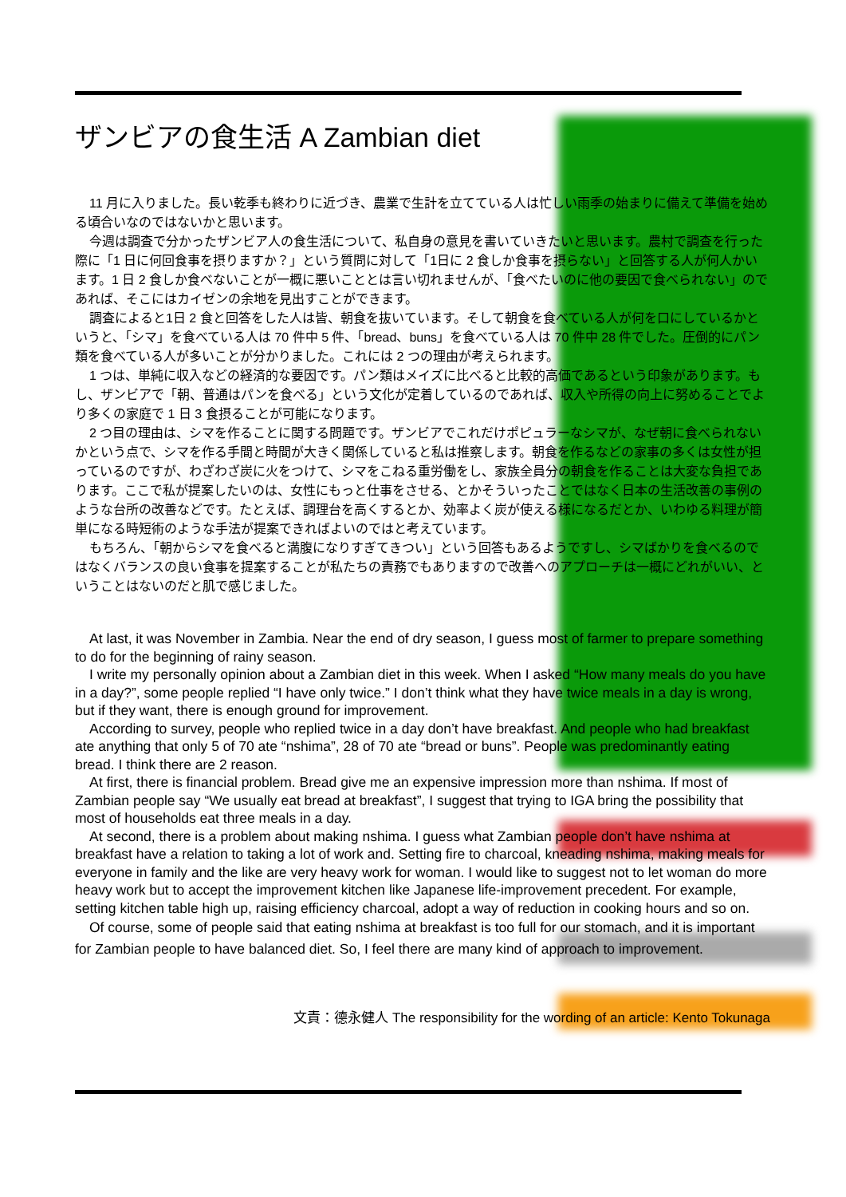ザンビアの食生活 A Zambian diet
11 月に入りました。長い乾季も終わりに近づき、農業で生計を立てている人は忙しい雨季の始まりに備えて準備を始める頃合いなのではないかと思います。
今週は調査で分かったザンビア人の食生活について、私自身の意見を書いていきたいと思います。農村で調査を行った際に「1 日に何回食事を摂りますか？」という質問に対して「1日に 2 食しか食事を摂らない」と回答する人が何人かいます。1 日 2 食しか食べないことが一概に悪いこととは言い切れませんが、「食べたいのに他の要因で食べられない」のであれば、そこにはカイゼンの余地を見出すことができます。
調査によると1日 2 食と回答をした人は皆、朝食を抜いています。そして朝食を食べている人が何を口にしているかというと、「シマ」を食べている人は 70 件中 5 件、「bread、buns」を食べている人は 70 件中 28 件でした。圧倒的にパン類を食べている人が多いことが分かりました。これには 2 つの理由が考えられます。
1 つは、単純に収入などの経済的な要因です。パン類はメイズに比べると比較的高価であるという印象があります。もし、ザンビアで「朝、普通はパンを食べる」という文化が定着しているのであれば、収入や所得の向上に努めることでより多くの家庭で 1 日 3 食摂ることが可能になります。
2 つ目の理由は、シマを作ることに関する問題です。ザンビアでこれだけポピュラーなシマが、なぜ朝に食べられないかという点で、シマを作る手間と時間が大きく関係していると私は推察します。朝食を作るなどの家事の多くは女性が担っているのですが、わざわざ炭に火をつけて、シマをこねる重労働をし、家族全員分の朝食を作ることは大変な負担であります。ここで私が提案したいのは、女性にもっと仕事をさせる、とかそういったことではなく日本の生活改善の事例のような台所の改善などです。たとえば、調理台を高くするとか、効率よく炭が使える様になるだとか、いわゆる料理が簡単になる時短術のような手法が提案できればよいのではと考えています。
もちろん、「朝からシマを食べると満腹になりすぎてきつい」という回答もあるようですし、シマばかりを食べるのではなくバランスの良い食事を提案することが私たちの責務でもありますので改善へのアプローチは一概にどれがいい、ということはないのだと肌で感じました。
At last, it was November in Zambia. Near the end of dry season, I guess most of farmer to prepare something to do for the beginning of rainy season.
I write my personally opinion about a Zambian diet in this week. When I asked “How many meals do you have in a day?”, some people replied “I have only twice.” I don’t think what they have twice meals in a day is wrong, but if they want, there is enough ground for improvement.
According to survey, people who replied twice in a day don’t have breakfast. And people who had breakfast ate anything that only 5 of 70 ate “nshima”, 28 of 70 ate “bread or buns”. People was predominantly eating bread. I think there are 2 reason.
At first, there is financial problem. Bread give me an expensive impression more than nshima. If most of Zambian people say “We usually eat bread at breakfast”, I suggest that trying to IGA bring the possibility that most of households eat three meals in a day.
At second, there is a problem about making nshima. I guess what Zambian people don’t have nshima at breakfast have a relation to taking a lot of work and. Setting fire to charcoal, kneading nshima, making meals for everyone in family and the like are very heavy work for woman. I would like to suggest not to let woman do more heavy work but to accept the improvement kitchen like Japanese life-improvement precedent. For example, setting kitchen table high up, raising efficiency charcoal, adopt a way of reduction in cooking hours and so on.
Of course, some of people said that eating nshima at breakfast is too full for our stomach, and it is important for Zambian people to have balanced diet. So, I feel there are many kind of approach to improvement.
文責：德永健人 The responsibility for the wording of an article: Kento Tokunaga